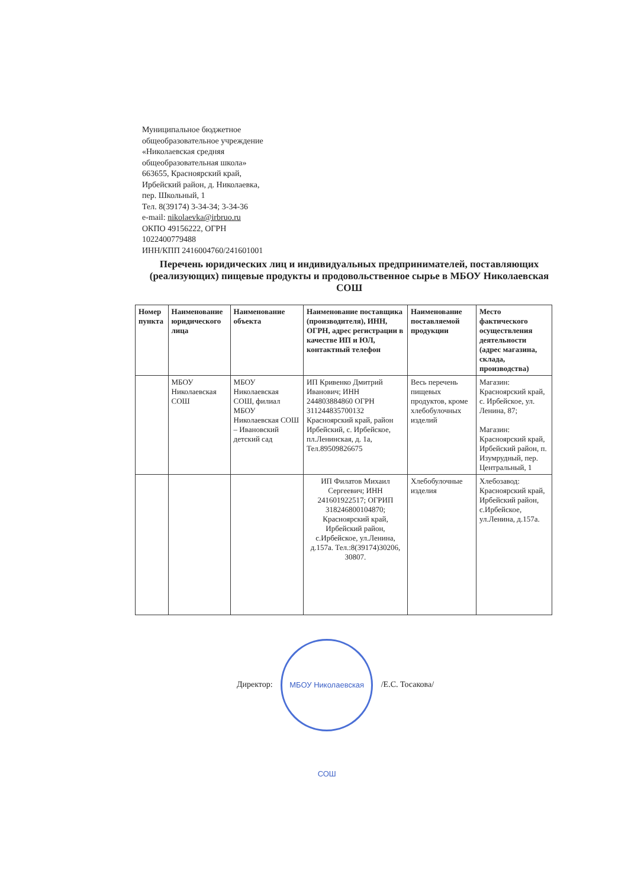Муниципальное бюджетное
общеобразовательное учреждение
«Николаевская средняя
общеобразовательная школа»
663655, Красноярский край,
Ирбейский район, д. Николаевка,
пер. Школьный, 1
Тел. 8(39174) 3-34-34; 3-34-36
e-mail: nikolaevka@irbruo.ru
ОКПО 49156222, ОГРН
1022400779488
ИНН/КПП 2416004760/241601001
Перечень юридических лиц и индивидуальных предпринимателей, поставляющих (реализующих) пищевые продукты и продовольственное сырье в МБОУ Николаевская СОШ
| Номер пункта | Наименование юридического лица | Наименование объекта | Наименование поставщика (производителя), ИНН, ОГРН, адрес регистрации в качестве ИП и ЮЛ, контактный телефон | Наименование поставляемой продукции | Место фактического осуществления деятельности (адрес магазина, склада, производства) |
| --- | --- | --- | --- | --- | --- |
| | МБОУ Николаевская СОШ | МБОУ Николаевская СОШ, филиал МБОУ Николаевская СОШ – Ивановский детский сад | ИП Кривенко Дмитрий Иванович; ИНН 244803884860 ОГРН 311244835700132 Красноярский край, район Ирбейский, с. Ирбейское, пл.Ленинская, д. 1а, Тел.89509826675 | Весь перечень пищевых продуктов, кроме хлебобулочных изделий | Магазин: Красноярский край, с. Ирбейское, ул. Ленина, 87; Магазин: Красноярский край, Ирбейский район, п. Изумрудный, пер. Центральный, 1 |
| | | | ИП Филатов Михаил Сергеевич; ИНН 241601922517; ОГРИП 318246800104870; Красноярский край, Ирбейский район, с.Ирбейское, ул.Ленина, д.157а. Тел.:8(39174)30206, 30807. | Хлебобулочные изделия | Хлебозавод: Красноярский край, Ирбейский район, с.Ирбейское, ул.Ленина, д.157а. |
Директор: МБОУ Николаевская СОШ /Е.С. Тосакова/